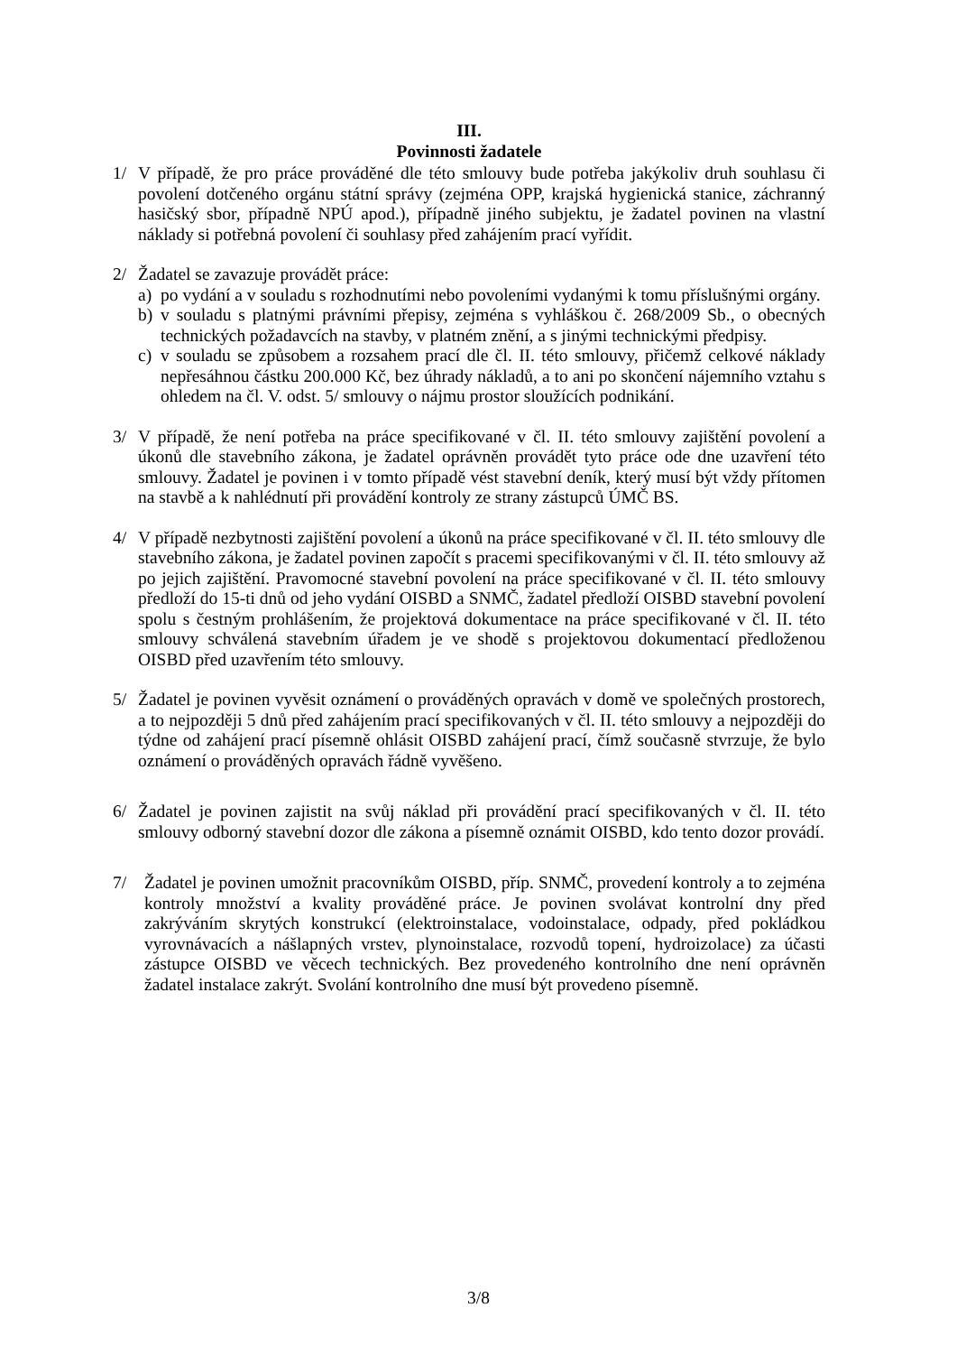III.
Povinnosti žadatele
1/ V případě, že pro práce prováděné dle této smlouvy bude potřeba jakýkoliv druh souhlasu či povolení dotčeného orgánu státní správy (zejména OPP, krajská hygienická stanice, záchranný hasičský sbor, případně NPÚ apod.), případně jiného subjektu, je žadatel povinen na vlastní náklady si potřebná povolení či souhlasy před zahájením prací vyřídit.
2/ Žadatel se zavazuje provádět práce:
a) po vydání a v souladu s rozhodnutími nebo povoleními vydanými k tomu příslušnými orgány.
b) v souladu s platnými právními přepisy, zejména s vyhláškou č. 268/2009 Sb., o obecných technických požadavcích na stavby, v platném znění, a s jinými technickými předpisy.
c) v souladu se způsobem a rozsahem prací dle čl. II. této smlouvy, přičemž celkové náklady nepřesáhnou částku 200.000 Kč, bez úhrady nákladů, a to ani po skončení nájemního vztahu s ohledem na čl. V. odst. 5/ smlouvy o nájmu prostor sloužících podnikání.
3/ V případě, že není potřeba na práce specifikované v čl. II. této smlouvy zajištění povolení a úkonů dle stavebního zákona, je žadatel oprávněn provádět tyto práce ode dne uzavření této smlouvy. Žadatel je povinen i v tomto případě vést stavební deník, který musí být vždy přítomen na stavbě a k nahlédnutí při provádění kontroly ze strany zástupců ÚMČ BS.
4/ V případě nezbytnosti zajištění povolení a úkonů na práce specifikované v čl. II. této smlouvy dle stavebního zákona, je žadatel povinen započít s pracemi specifikovanými v čl. II. této smlouvy až po jejich zajištění. Pravomocné stavební povolení na práce specifikované v čl. II. této smlouvy předloží do 15-ti dnů od jeho vydání OISBD a SNMČ, žadatel předloží OISBD stavební povolení spolu s čestným prohlášením, že projektová dokumentace na práce specifikované v čl. II. této smlouvy schválená stavebním úřadem je ve shodě s projektovou dokumentací předloženou OISBD před uzavřením této smlouvy.
5/ Žadatel je povinen vyvěsit oznámení o prováděných opravách v domě ve společných prostorech, a to nejpozději 5 dnů před zahájením prací specifikovaných v čl. II. této smlouvy a nejpozději do týdne od zahájení prací písemně ohlásit OISBD zahájení prací, čímž současně stvrzuje, že bylo oznámení o prováděných opravách řádně vyvěšeno.
6/ Žadatel je povinen zajistit na svůj náklad při provádění prací specifikovaných v čl. II. této smlouvy odborný stavební dozor dle zákona a písemně oznámit OISBD, kdo tento dozor provádí.
7/ Žadatel je povinen umožnit pracovníkům OISBD, příp. SNMČ, provedení kontroly a to zejména kontroly množství a kvality prováděné práce. Je povinen svolávat kontrolní dny před zakrýváním skrytých konstrukcí (elektroinstalace, vodoinstalace, odpady, před pokládkou vyrovnávacích a nášlapných vrstev, plynoinstalace, rozvodů topení, hydroizolace) za účasti zástupce OISBD ve věcech technických. Bez provedeného kontrolního dne není oprávněn žadatel instalace zakrýt. Svolání kontrolního dne musí být provedeno písemně.
3/8